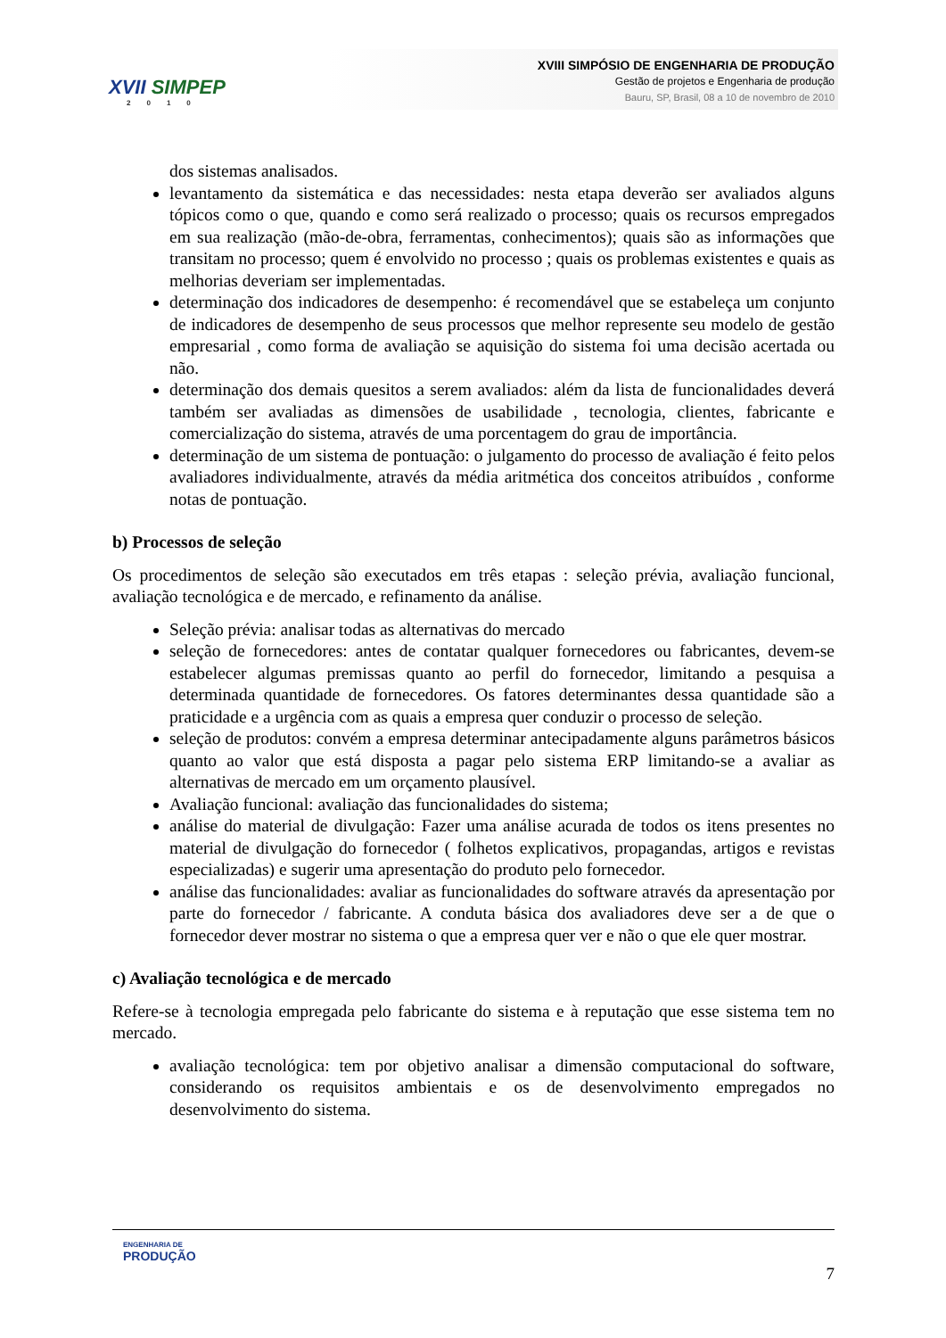XVII SIMPEP
2010
XVIII SIMPÓSIO DE ENGENHARIA DE PRODUÇÃO
Gestão de projetos e Engenharia de produção
Bauru, SP, Brasil, 08 a 10 de novembro de 2010
dos sistemas analisados.
levantamento da sistemática e das necessidades: nesta etapa deverão ser avaliados alguns tópicos como o que, quando e como será realizado o processo; quais os recursos empregados em sua realização (mão-de-obra, ferramentas, conhecimentos); quais são as informações que transitam no processo; quem é envolvido no processo ; quais os problemas existentes e quais as melhorias deveriam ser implementadas.
determinação dos indicadores de desempenho: é recomendável que se estabeleça um conjunto de indicadores de desempenho de seus processos que melhor represente seu modelo de gestão empresarial , como forma de avaliação se aquisição do sistema foi uma decisão acertada ou não.
determinação dos demais quesitos a serem avaliados: além da lista de funcionalidades deverá também ser avaliadas as dimensões de usabilidade , tecnologia, clientes, fabricante e comercialização do sistema, através de uma porcentagem do grau de importância.
determinação de um sistema de pontuação: o julgamento do processo de avaliação é feito pelos avaliadores individualmente, através da média aritmética dos conceitos atribuídos , conforme notas de pontuação.
b) Processos de seleção
Os procedimentos de seleção são executados em três etapas : seleção prévia, avaliação funcional, avaliação tecnológica e de mercado, e refinamento da análise.
Seleção prévia: analisar todas as alternativas do mercado
seleção de fornecedores: antes de contatar qualquer fornecedores ou fabricantes, devem-se estabelecer algumas premissas quanto ao perfil do fornecedor, limitando a pesquisa a determinada quantidade de fornecedores. Os fatores determinantes dessa quantidade são a praticidade e a urgência com as quais a empresa quer conduzir o processo de seleção.
seleção de produtos: convém a empresa determinar antecipadamente alguns parâmetros básicos quanto ao valor que está disposta a pagar pelo sistema ERP limitando-se a avaliar as alternativas de mercado em um orçamento plausível.
Avaliação funcional: avaliação das funcionalidades do sistema;
análise do material de divulgação: Fazer uma análise acurada de todos os itens presentes no material de divulgação do fornecedor ( folhetos explicativos, propagandas, artigos e revistas especializadas) e sugerir uma apresentação do produto pelo fornecedor.
análise das funcionalidades: avaliar as funcionalidades do software através da apresentação por parte do fornecedor / fabricante. A conduta básica dos avaliadores deve ser a de que o fornecedor dever mostrar no sistema o que a empresa quer ver e não o que ele quer mostrar.
c) Avaliação tecnológica e de mercado
Refere-se à tecnologia empregada pelo fabricante do sistema e à reputação que esse sistema tem no mercado.
avaliação tecnológica: tem por objetivo analisar a dimensão computacional do software, considerando os requisitos ambientais e os de desenvolvimento empregados no desenvolvimento do sistema.
ENGENHARIA DE
PRODUÇÃO
7